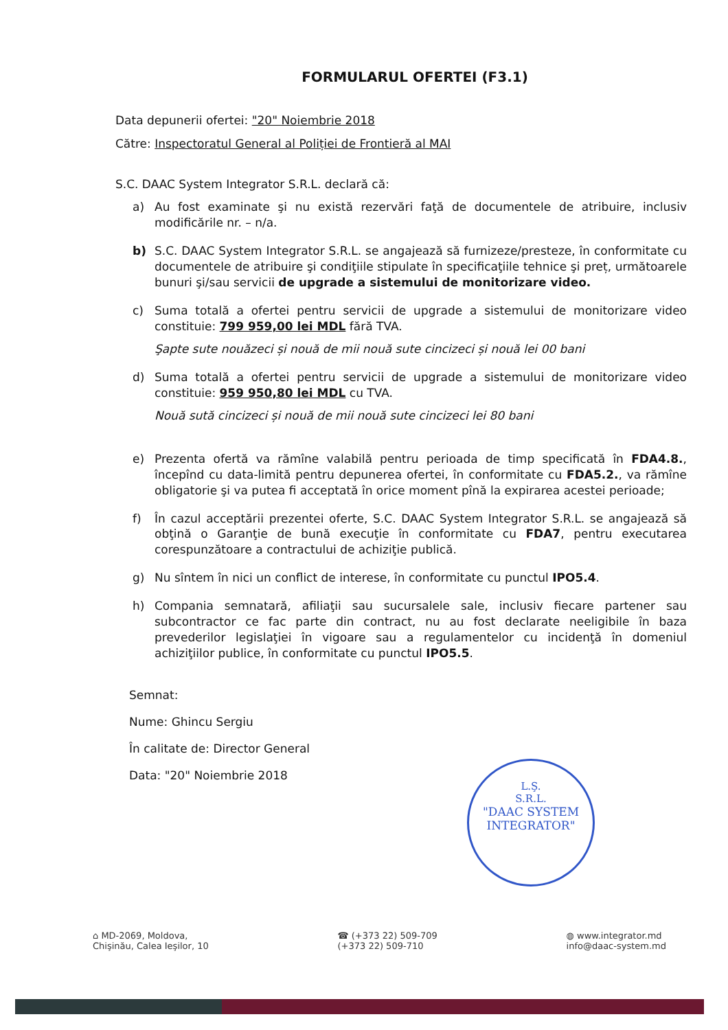FORMULARUL OFERTEI (F3.1)
Data depunerii ofertei: "20" Noiembrie 2018
Către: Inspectoratul General al Poliției de Frontieră al MAI
S.C. DAAC System Integrator S.R.L. declară că:
a) Au fost examinate şi nu există rezervări faţă de documentele de atribuire, inclusiv modificările nr. – n/a.
b) S.C. DAAC System Integrator S.R.L. se angajează să furnizeze/presteze, în conformitate cu documentele de atribuire şi condiţiile stipulate în specificaţiile tehnice şi preț, următoarele bunuri şi/sau servicii de upgrade a sistemului de monitorizare video.
c) Suma totală a ofertei pentru servicii de upgrade a sistemului de monitorizare video constituie: 799 959,00 lei MDL fără TVA.
Şapte sute nouăzeci și nouă de mii nouă sute cincizeci și nouă lei 00 bani
d) Suma totală a ofertei pentru servicii de upgrade a sistemului de monitorizare video constituie: 959 950,80 lei MDL cu TVA.
Nouă sută cincizeci și nouă de mii nouă sute cincizeci lei 80 bani
e) Prezenta ofertă va rămîne valabilă pentru perioada de timp specificată în FDA4.8., începînd cu data-limită pentru depunerea ofertei, în conformitate cu FDA5.2., va rămîne obligatorie şi va putea fi acceptată în orice moment pînă la expirarea acestei perioade;
f) În cazul acceptării prezentei oferte, S.C. DAAC System Integrator S.R.L. se angajează să obţină o Garanţie de bună execuţie în conformitate cu FDA7, pentru executarea corespunzătoare a contractului de achiziţie publică.
g) Nu sîntem în nici un conflict de interese, în conformitate cu punctul IPO5.4.
h) Compania semnatară, afiliaţii sau sucursalele sale, inclusiv fiecare partener sau subcontractor ce fac parte din contract, nu au fost declarate neeligibile în baza prevederilor legislaţiei în vigoare sau a regulamentelor cu incidenţă în domeniul achiziţiilor publice, în conformitate cu punctul IPO5.5.
Semnat:
Nume: Ghincu Sergiu
În calitate de: Director General
Data: "20" Noiembrie 2018
L.Ş.
S.R.L.
"DAAC SYSTEM
INTEGRATOR"
⌂ MD-2069, Moldova,
Chişinău, Calea Ieşilor, 10
☎ (+373 22) 509-709
(+373 22) 509-710
◍ www.integrator.md
info@daac-system.md